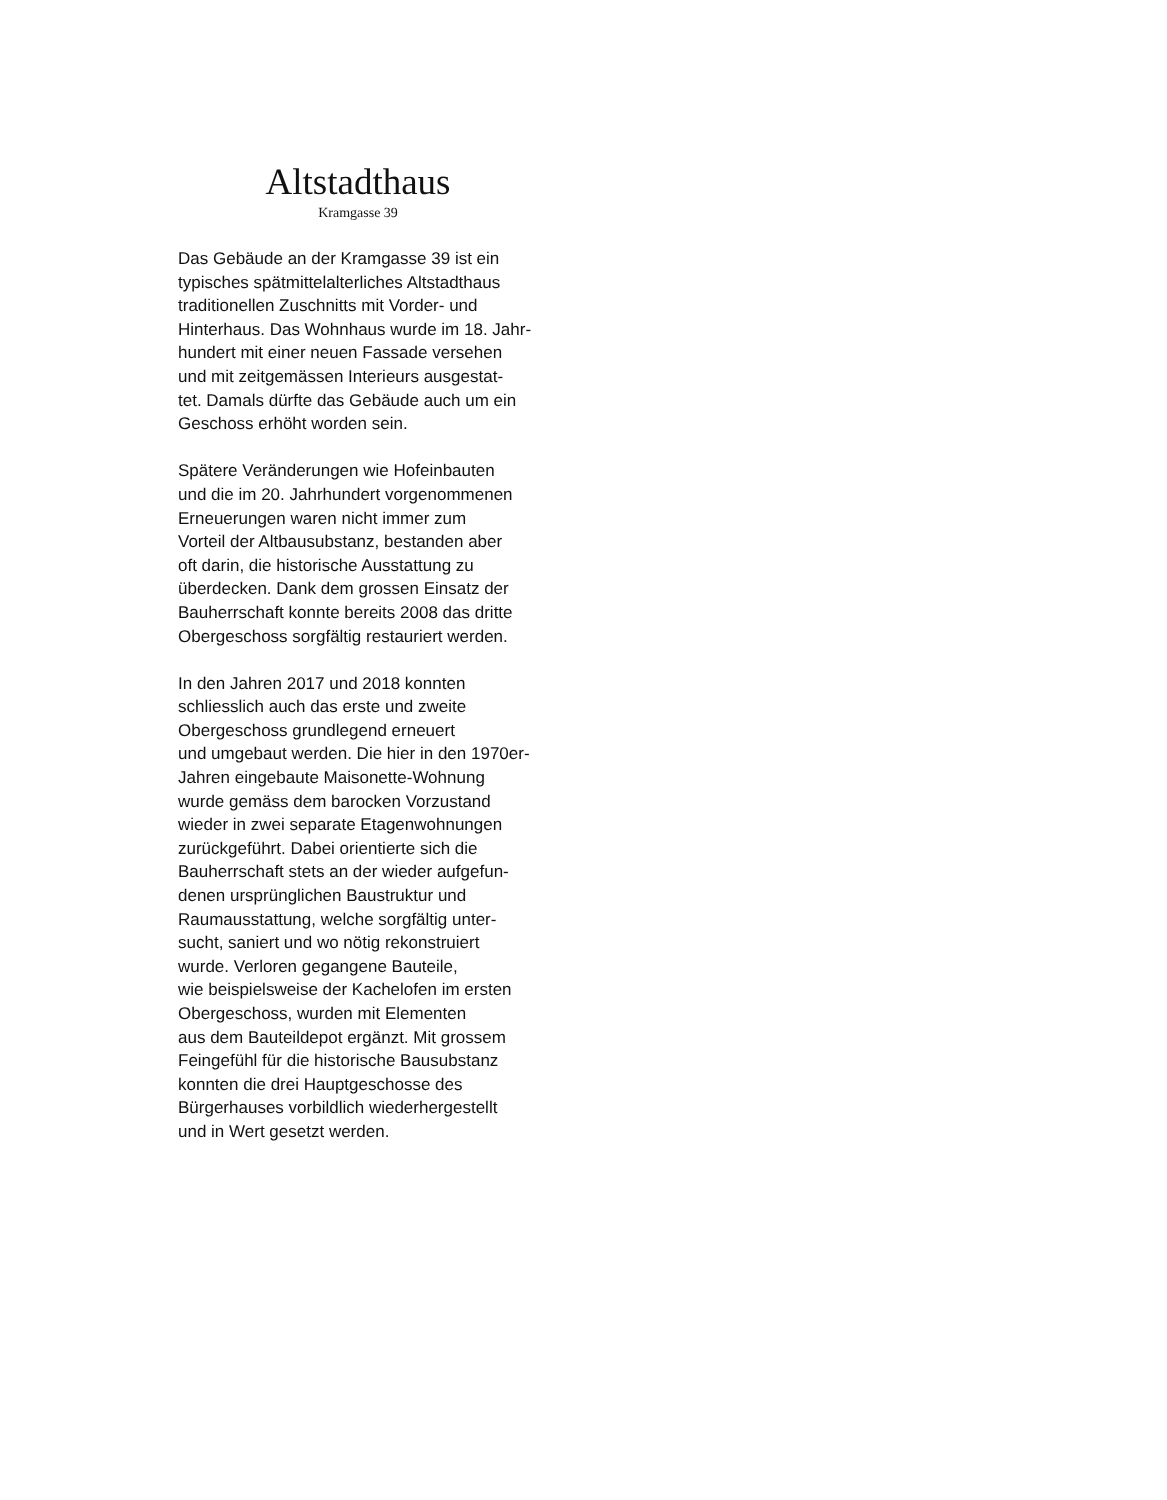Altstadthaus
Kramgasse 39
Das Gebäude an der Kramgasse 39 ist ein
typisches spätmittelalterliches Altstadthaus
traditionellen Zuschnitts mit Vorder- und
Hinterhaus. Das Wohnhaus wurde im 18. Jahr-
hundert mit einer neuen Fassade versehen
und mit zeitgemässen Interieurs ausgestat-
tet. Damals dürfte das Gebäude auch um ein
Geschoss erhöht worden sein.
Spätere Veränderungen wie Hofeinbauten
und die im 20. Jahrhundert vorgenommenen
Erneuerungen waren nicht immer zum
Vorteil der Altbausubstanz, bestanden aber
oft darin, die historische Ausstattung zu
überdecken. Dank dem grossen Einsatz der
Bauherrschaft konnte bereits 2008 das dritte
Obergeschoss sorgfältig restauriert werden.
In den Jahren 2017 und 2018 konnten
schliesslich auch das erste und zweite
Obergeschoss grundlegend erneuert
und umgebaut werden. Die hier in den 1970er-
Jahren eingebaute Maisonette-Wohnung
wurde gemäss dem barocken Vorzustand
wieder in zwei separate Etagenwohnungen
zurückgeführt. Dabei orientierte sich die
Bauherrschaft stets an der wieder aufgefun-
denen ursprünglichen Baustruktur und
Raumausstattung, welche sorgfältig unter-
sucht, saniert und wo nötig rekonstruiert
wurde. Verloren gegangene Bauteile,
wie beispielsweise der Kachelofen im ersten
Obergeschoss, wurden mit Elementen
aus dem Bauteildepot ergänzt. Mit grossem
Feingefühl für die historische Bausubstanz
konnten die drei Hauptgeschosse des
Bürgerhauses vorbildlich wiederhergestellt
und in Wert gesetzt werden.